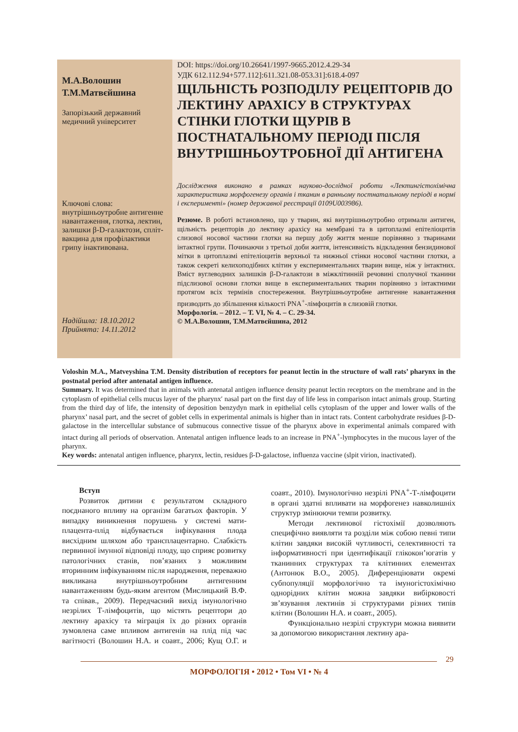М.А.Волошин
Т.М.Матвєйшина
Запорізький державний медичний університет
Ключові слова: внутрішньоутробне антигенне навантаження, глотка, лектин, залишки β-D-галактози, спліт-вакцина для профілактики грипу інактивована.
Надійшла: 18.10.2012
Прийнята: 14.11.2012
DOI: https://doi.org/10.26641/1997-9665.2012.4.29-34
УДК 612.112.94+577.112]:611.321.08-053.31]:618.4-097
ЩІЛЬНІСТЬ РОЗПОДІЛУ РЕЦЕПТОРІВ ДО ЛЕКТИНУ АРАХІСУ В СТРУКТУРАХ СТІНКИ ГЛОТКИ ЩУРІВ В ПОСТНАТАЛЬНОМУ ПЕРІОДІ ПІСЛЯ ВНУТРІШНЬОУТРОБНОЇ ДІЇ АНТИГЕНА
Дослідження виконано в рамках науково-дослідної роботи «Лектингістохімічна характеристика морфогенезу органів і тканин в ранньому постнатальному періоді в нормі і експерименті» (номер державної реєстрації 0109U003986).
Резюме. В роботі встановлено, що у тварин, які внутрішньоутробно отримали антиген, щільність рецепторів до лектину арахісу на мембрані та в цитоплазмі епітеліоцитів слизової носової частини глотки на першу добу життя менше порівняно з тваринами інтактної групи. Починаючи з третьої доби життя, інтенсивність відкладення бензидинової мітки в цитоплазмі епітеліоцитів верхньої та нижньої стінки носової частини глотки, а також секреті келихоподібних клітин у експериментальних тварин вище, ніж у інтактних. Вміст вуглеводних залишків β-D-галактози в міжклітинній речовині сполучної тканини підслизової основи глотки вище в експериментальних тварин порівняно з інтактними протягом всіх термінів спостереження. Внутрішньоутробне антигенне навантаження призводить до збільшення кількості PNA<sup>+</sup>-лімфоцитів в слизовій глотки.
Морфологія. – 2012. – Т. VI, № 4. – С. 29-34.
© М.А.Волошин, Т.М.Матвєйшина, 2012
Voloshin M.A., Matveyshina T.M. Density distribution of receptors for peanut lectin in the structure of wall rats’ pharynx in the postnatal period after antenatal antigen influence.
Summary. It was determined that in animals with antenatal antigen influence density peanut lectin receptors on the membrane and in the cytoplasm of epithelial cells mucus layer of the pharynx′ nasal part on the first day of life less in comparison intact animals group. Starting from the third day of life, the intensity of deposition benzydyn mark in epithelial cells cytoplasm of the upper and lower walls of the pharynx’ nasal part, and the secret of goblet cells in experimental animals is higher than in intact rats. Content carbohydrate residues β-D-galactose in the intercellular substance of submucous connective tissue of the pharynx above in experimental animals compared with intact during all periods of observation. Antenatal antigen influence leads to an increase in PNA<sup>+</sup>-lymphocytes in the mucous layer of the pharynx.
Key words: antenatal antigen influence, pharynx, lectin, residues β-D-galactose, influenza vaccine (slpit virion, inactivated).
Вступ
Розвиток дитини є результатом складного поєднаного впливу на організм багатьох факторів. У випадку виникнення порушень у системі мати-плацента-плід відбувається інфікування плода висхідним шляхом або трансплацентарно. Слабкість первинної імунної відповіді плоду, що сприяє розвитку патологічних станів, пов’язаних з можливим вторинним інфікуванням після народження, переважно викликана внутрішньоутробним антигенним навантаженням будь-яким агентом (Мислицький В.Ф. та співав., 2009). Передчасний вихід імунологічно незрілих Т-лімфоцитів, що містять рецептори до лектину арахісу та міграція їх до різних органів зумовлена саме впливом антигенів на плід під час вагітності (Волошин Н.А. и соавт., 2006; Кущ О.Г. и соавт., 2010). Імунологічно незрілі PNA<sup>+</sup>-Т-лімфоцити в органі здатні впливати на морфогенез навколишніх структур змінюючи темпи розвитку.
Методи лектинової гістохімії дозволяють специфічно виявляти та розділи між собою певні типи клітин завдяки високій чутливості, селективності та інформативності при ідентифікації глікокон’югатів у тканинних структурах та клітинних елементах (Антонюк В.О., 2005). Диференціювати окремі субпопуляції морфологічно та імуногістохімічно однорідних клітин можна завдяки вибірковості зв’язування лектинів зі структурами різних типів клітин (Волошин Н.А. и соавт., 2005).
Функціонально незрілі структури можна виявити за допомогою використання лектину ара-
29
МОРФОЛОГІЯ • 2012 • Том VI • № 4